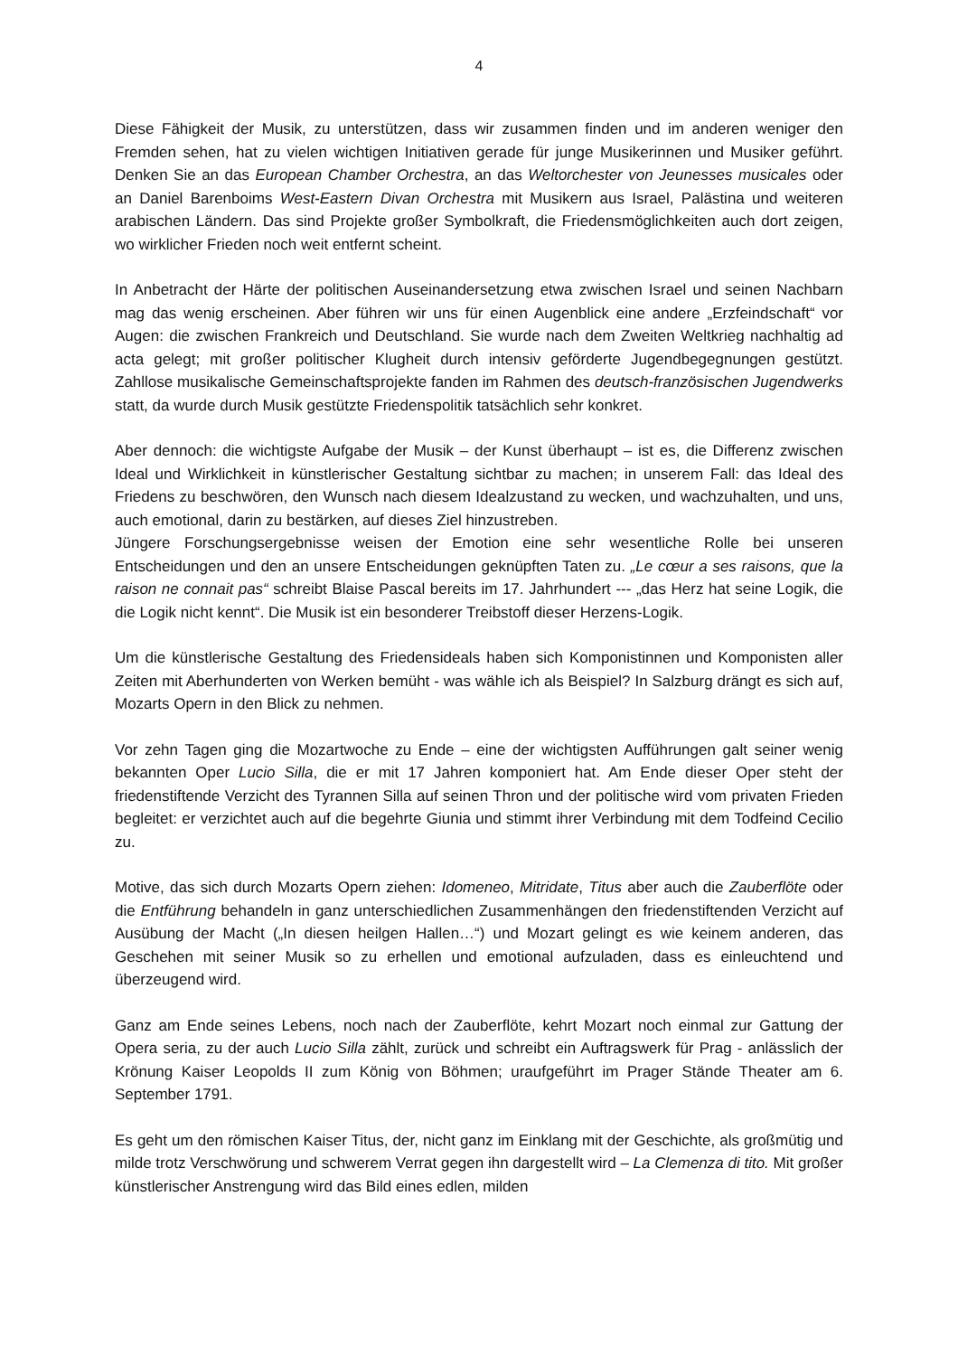4
Diese Fähigkeit der Musik, zu unterstützen, dass wir zusammen finden und im anderen weniger den Fremden sehen, hat zu vielen wichtigen Initiativen gerade für junge Musikerinnen und Musiker geführt. Denken Sie an das European Chamber Orchestra, an das Weltorchester von Jeunesses musicales oder an Daniel Barenboims West-Eastern Divan Orchestra mit Musikern aus Israel, Palästina und weiteren arabischen Ländern. Das sind Projekte großer Symbolkraft, die Friedensmöglichkeiten auch dort zeigen, wo wirklicher Frieden noch weit entfernt scheint.
In Anbetracht der Härte der politischen Auseinandersetzung etwa zwischen Israel und seinen Nachbarn mag das wenig erscheinen. Aber führen wir uns für einen Augenblick eine andere „Erzfeindschaft“ vor Augen: die zwischen Frankreich und Deutschland. Sie wurde nach dem Zweiten Weltkrieg nachhaltig ad acta gelegt; mit großer politischer Klugheit durch intensiv geförderte Jugendbegegnungen gestützt. Zahllose musikalische Gemeinschaftsprojekte fanden im Rahmen des deutsch-französischen Jugendwerks statt, da wurde durch Musik gestützte Friedenspolitik tatsächlich sehr konkret.
Aber dennoch: die wichtigste Aufgabe der Musik – der Kunst überhaupt – ist es, die Differenz zwischen Ideal und Wirklichkeit in künstlerischer Gestaltung sichtbar zu machen; in unserem Fall: das Ideal des Friedens zu beschwören, den Wunsch nach diesem Idealzustand zu wecken, und wachzuhalten, und uns, auch emotional, darin zu bestärken, auf dieses Ziel hinzustreben.
Jüngere Forschungsergebnisse weisen der Emotion eine sehr wesentliche Rolle bei unseren Entscheidungen und den an unsere Entscheidungen geknüpften Taten zu. „Le cœur a ses raisons, que la raison ne connait pas“ schreibt Blaise Pascal bereits im 17. Jahrhundert --- „das Herz hat seine Logik, die die Logik nicht kennt“. Die Musik ist ein besonderer Treibstoff dieser Herzens-Logik.
Um die künstlerische Gestaltung des Friedensideals haben sich Komponistinnen und Komponisten aller Zeiten mit Aberhunderten von Werken bemüht - was wähle ich als Beispiel? In Salzburg drängt es sich auf, Mozarts Opern in den Blick zu nehmen.
Vor zehn Tagen ging die Mozartwoche zu Ende – eine der wichtigsten Aufführungen galt seiner wenig bekannten Oper Lucio Silla, die er mit 17 Jahren komponiert hat. Am Ende dieser Oper steht der friedenstiftende Verzicht des Tyrannen Silla auf seinen Thron und der politische wird vom privaten Frieden begleitet: er verzichtet auch auf die begehrte Giunia und stimmt ihrer Verbindung mit dem Todfeind Cecilio zu.
Motive, das sich durch Mozarts Opern ziehen: Idomeneo, Mitridate, Titus aber auch die Zauberflöte oder die Entführung behandeln in ganz unterschiedlichen Zusammenhängen den friedenstiftenden Verzicht auf Ausübung der Macht („In diesen heilgen Hallen…“) und Mozart gelingt es wie keinem anderen, das Geschehen mit seiner Musik so zu erhellen und emotional aufzuladen, dass es einleuchtend und überzeugend wird.
Ganz am Ende seines Lebens, noch nach der Zauberflöte, kehrt Mozart noch einmal zur Gattung der Opera seria, zu der auch Lucio Silla zählt, zurück und schreibt ein Auftragswerk für Prag - anlässlich der Krönung Kaiser Leopolds II zum König von Böhmen; uraufgeführt im Prager Stände Theater am 6. September 1791.
Es geht um den römischen Kaiser Titus, der, nicht ganz im Einklang mit der Geschichte, als großmütig und milde trotz Verschwörung und schwerem Verrat gegen ihn dargestellt wird – La Clemenza di tito. Mit großer künstlerischer Anstrengung wird das Bild eines edlen, milden